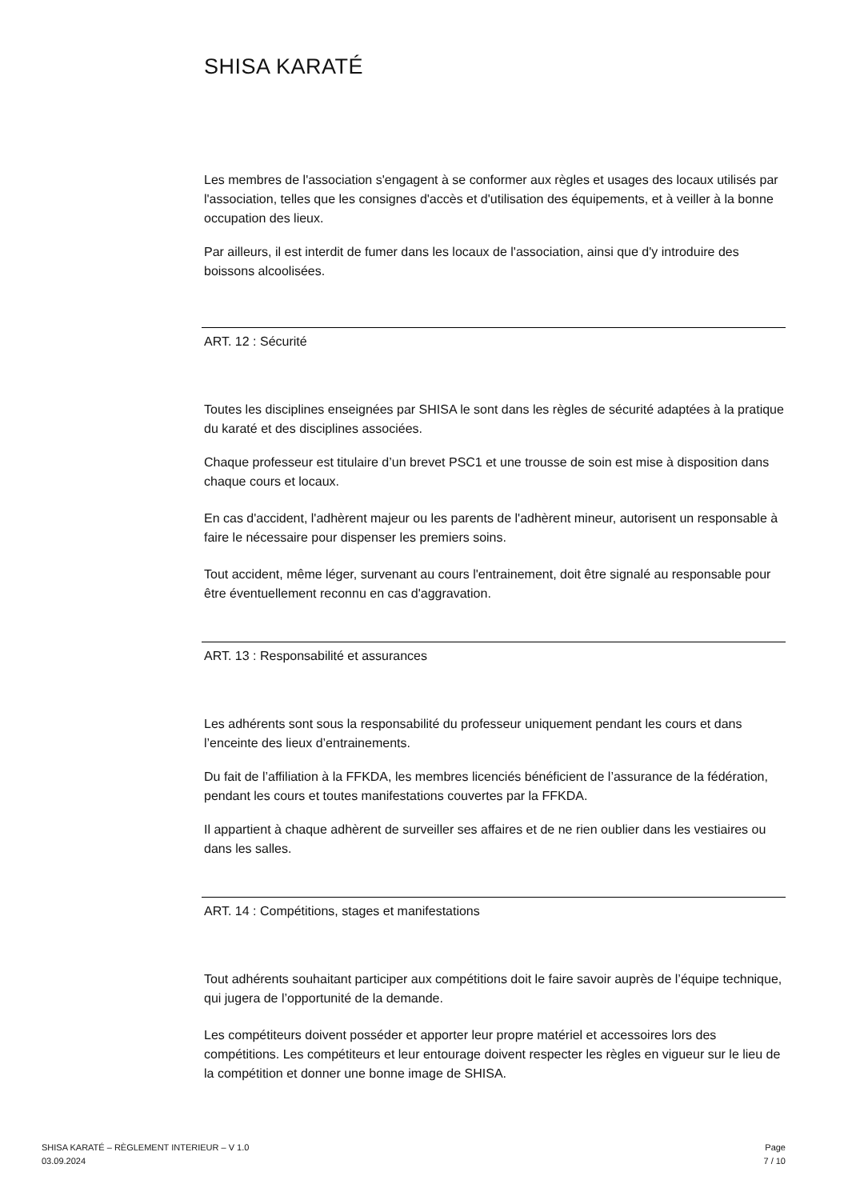SHISA KARATÉ
Les membres de l'association s'engagent à se conformer aux règles et usages des locaux utilisés par l'association, telles que les consignes d'accès et d'utilisation des équipements, et à veiller à la bonne occupation des lieux.
Par ailleurs, il est interdit de fumer dans les locaux de l'association, ainsi que d'y introduire des boissons alcoolisées.
ART. 12 : Sécurité
Toutes les disciplines enseignées par SHISA le sont dans les règles de sécurité adaptées à la pratique du karaté et des disciplines associées.
Chaque professeur est titulaire d’un brevet PSC1 et une trousse de soin est mise à disposition dans chaque cours et locaux.
En cas d'accident, l'adhèrent majeur ou les parents de l'adhèrent mineur, autorisent un responsable à faire le nécessaire pour dispenser les premiers soins.
Tout accident, même léger, survenant au cours l'entrainement, doit être signalé au responsable pour être éventuellement reconnu en cas d'aggravation.
ART. 13 : Responsabilité et assurances
Les adhérents sont sous la responsabilité du professeur uniquement pendant les cours et dans l’enceinte des lieux d’entrainements.
Du fait de l’affiliation à la FFKDA, les membres licenciés bénéficient de l’assurance de la fédération, pendant les cours et toutes manifestations couvertes par la FFKDA.
Il appartient à chaque adhèrent de surveiller ses affaires et de ne rien oublier dans les vestiaires ou dans les salles.
ART. 14 : Compétitions, stages et manifestations
Tout adhérents souhaitant participer aux compétitions doit le faire savoir auprès de l’équipe technique, qui jugera de l’opportunité de la demande.
Les compétiteurs doivent posséder et apporter leur propre matériel et accessoires lors des compétitions. Les compétiteurs et leur entourage doivent respecter les règles en vigueur sur le lieu de la compétition et donner une bonne image de SHISA.
SHISA KARATÉ – RÈGLEMENT INTERIEUR – V 1.0
03.09.2024
Page
7 / 10